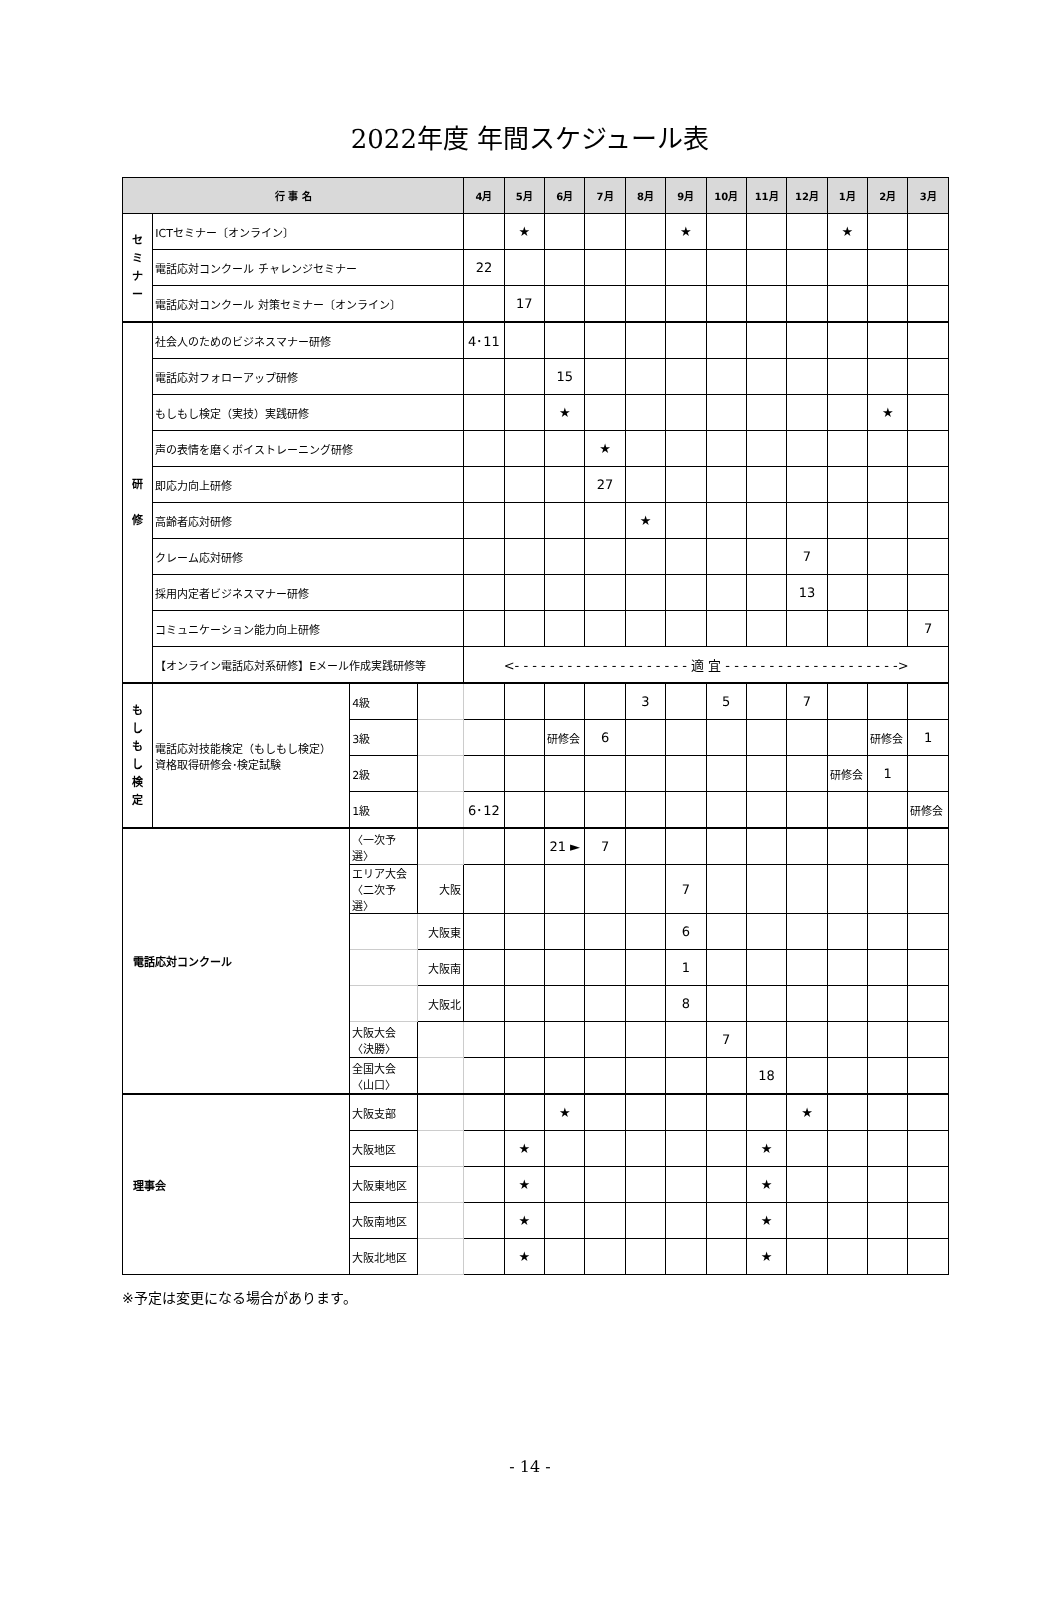2022年度 年間スケジュール表
| 行 事 名 | | | | 4月 | 5月 | 6月 | 7月 | 8月 | 9月 | 10月 | 11月 | 12月 | 1月 | 2月 | 3月 |
| --- | --- | --- | --- | --- | --- | --- | --- | --- | --- | --- | --- | --- | --- | --- | --- |
| セ ミ ナ ー | ICTセミナー〔オンライン〕 | | | | ★ | | | | ★ | | | | ★ | | |
| | 電話応対コンクール チャレンジセミナー | | | 22 | | | | | | | | | | | |
| | 電話応対コンクール 対策セミナー〔オンライン〕 | | | | 17 | | | | | | | | | | |
| 研 修 | 社会人のためのビジネスマナー研修 | | | 4･11 | | | | | | | | | | | |
| | 電話応対フォローアップ研修 | | | | | 15 | | | | | | | | | |
| | もしもし検定（実技）実践研修 | | | | | ★ | | | | | | | | ★ | |
| | 声の表情を磨くボイストレーニング研修 | | | | | | ★ | | | | | | | | |
| | 即応力向上研修 | | | | | | 27 | | | | | | | | |
| | 高齢者応対研修 | | | | | | | ★ | | | | | | | |
| | クレーム応対研修 | | | | | | | | | | | 7 | | | |
| | 採用内定者ビジネスマナー研修 | | | | | | | | | | | 13 | | | |
| | コミュニケーション能力向上研修 | | | | | | | | | | | | | | 7 |
| | 【オンライン電話応対系研修】Eメール作成実践研修等 | | | <- - - - - - - - - - - - - - - - - - - - 適 宜 - - - - - - - - - - - - - - - - - - - -> | | | | | | | | | | | |
| も し も し 検 定 | 電話応対技能検定（もしもし検定） 資格取得研修会･検定試験 | 4級 | | | | | | 3 | | 5 | | 7 | | | |
| | | 3級 | | | | 研修会 | 6 | | | | | | | 研修会 | 1 |
| | | 2級 | | | | | | | | | | | 研修会 | 1 | |
| | | 1級 | | 6･12 | | | | | | | | | | | 研修会 |
| 電話応対コンクール | | 〈一次予選〉 | | | | 21 ► | 7 | | | | | | | | |
| | | エリア大会 〈二次予選〉 | 大阪 | | | | | | 7 | | | | | | |
| | | | 大阪東 | | | | | | 6 | | | | | | |
| | | | 大阪南 | | | | | | 1 | | | | | | |
| | | | 大阪北 | | | | | | 8 | | | | | | |
| | | 大阪大会 〈決勝〉 | | | | | | | | 7 | | | | | |
| | | 全国大会 〈山口〉 | | | | | | | | | 18 | | | | |
| 理事会 | | 大阪支部 | | | | ★ | | | | | | ★ | | | |
| | | 大阪地区 | | | ★ | | | | | | ★ | | | | |
| | | 大阪東地区 | | | ★ | | | | | | ★ | | | | |
| | | 大阪南地区 | | | ★ | | | | | | ★ | | | | |
| | | 大阪北地区 | | | ★ | | | | | | ★ | | | | |
※予定は変更になる場合があります。
- 14 -